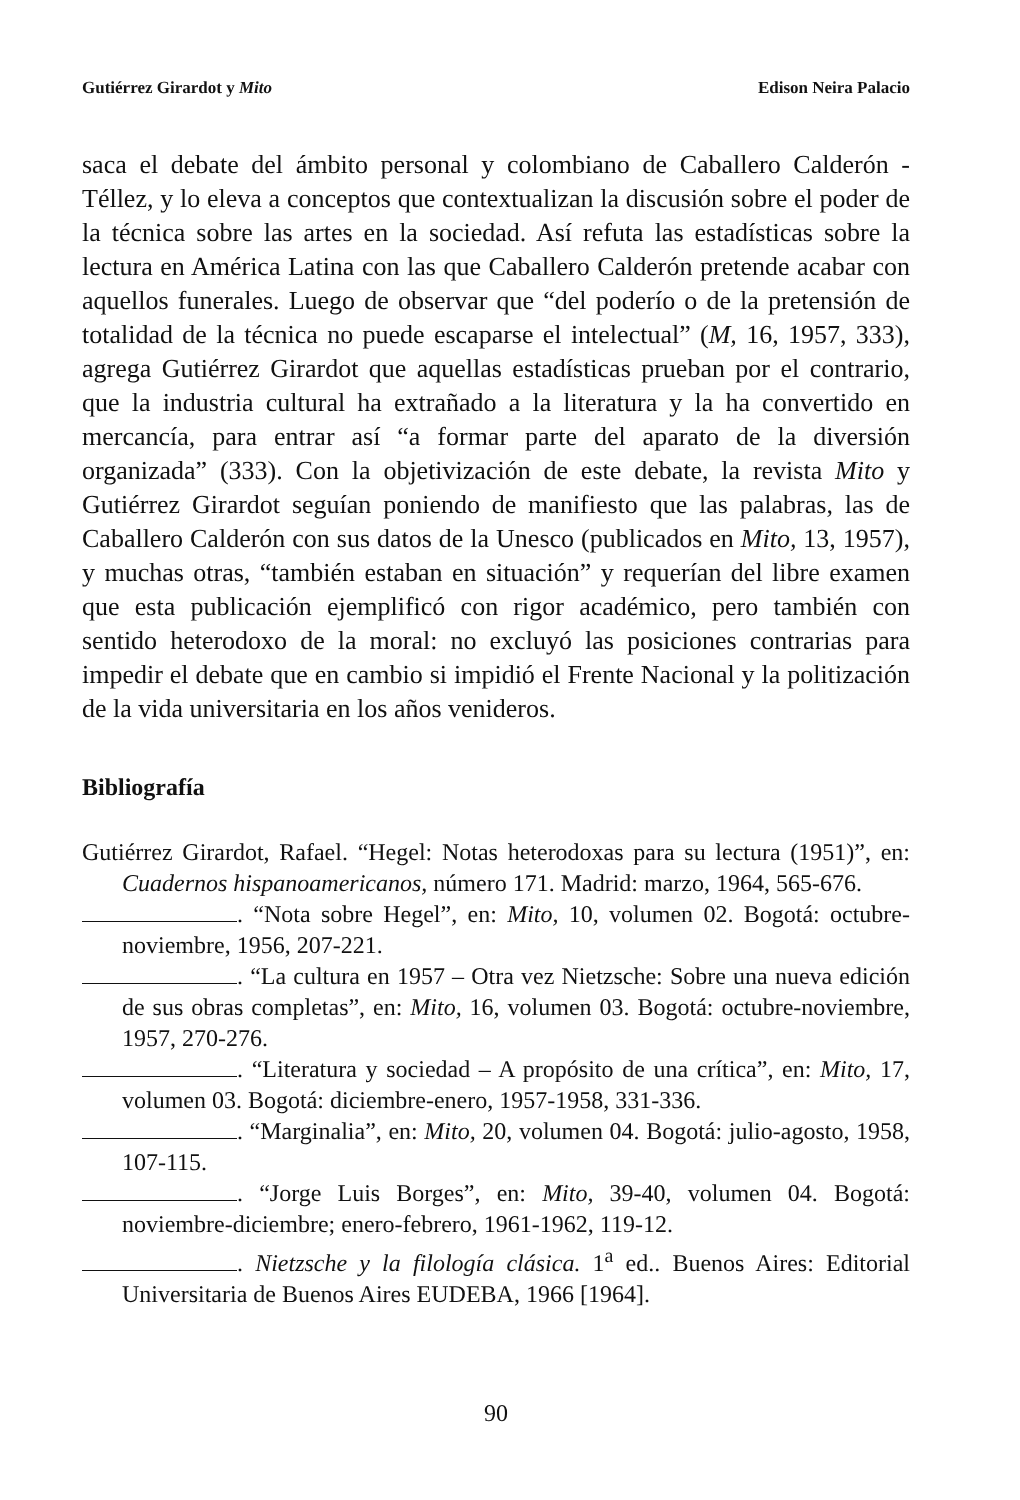Gutiérrez Girardot y Mito Edison Neira Palacio
saca el debate del ámbito personal y colombiano de Caballero Calderón - Téllez, y lo eleva a conceptos que contextualizan la discusión sobre el poder de la técnica sobre las artes en la sociedad. Así refuta las estadísticas sobre la lectura en América Latina con las que Caballero Calderón pretende acabar con aquellos funerales. Luego de observar que “del poderío o de la pretensión de totalidad de la técnica no puede escaparse el intelectual” (M, 16, 1957, 333), agrega Gutiérrez Girardot que aquellas estadísticas prueban por el contrario, que la industria cultural ha extrañado a la literatura y la ha convertido en mercancía, para entrar así “a formar parte del aparato de la diversión organizada” (333). Con la objetivización de este debate, la revista Mito y Gutiérrez Girardot seguían poniendo de manifiesto que las palabras, las de Caballero Calderón con sus datos de la Unesco (publicados en Mito, 13, 1957), y muchas otras, “también estaban en situación” y requerían del libre examen que esta publicación ejemplificó con rigor académico, pero también con sentido heterodoxo de la moral: no excluyó las posiciones contrarias para impedir el debate que en cambio si impidió el Frente Nacional y la politización de la vida universitaria en los años venideros.
Bibliografía
Gutiérrez Girardot, Rafael. “Hegel: Notas heterodoxas para su lectura (1951)”, en: Cuadernos hispanoamericanos, número 171. Madrid: marzo, 1964, 565-676.
. “Nota sobre Hegel”, en: Mito, 10, volumen 02. Bogotá: octubre-noviembre, 1956, 207-221.
. “La cultura en 1957 – Otra vez Nietzsche: Sobre una nueva edición de sus obras completas”, en: Mito, 16, volumen 03. Bogotá: octubre-noviembre, 1957, 270-276.
. “Literatura y sociedad – A propósito de una crítica”, en: Mito, 17, volumen 03. Bogotá: diciembre-enero, 1957-1958, 331-336.
. “Marginalia”, en: Mito, 20, volumen 04. Bogotá: julio-agosto, 1958, 107-115.
. “Jorge Luis Borges”, en: Mito, 39-40, volumen 04. Bogotá: noviembre-diciembre; enero-febrero, 1961-1962, 119-12.
. Nietzsche y la filología clásica. 1<sup>a</sup> ed.. Buenos Aires: Editorial Universitaria de Buenos Aires EUDEBA, 1966 [1964].
90